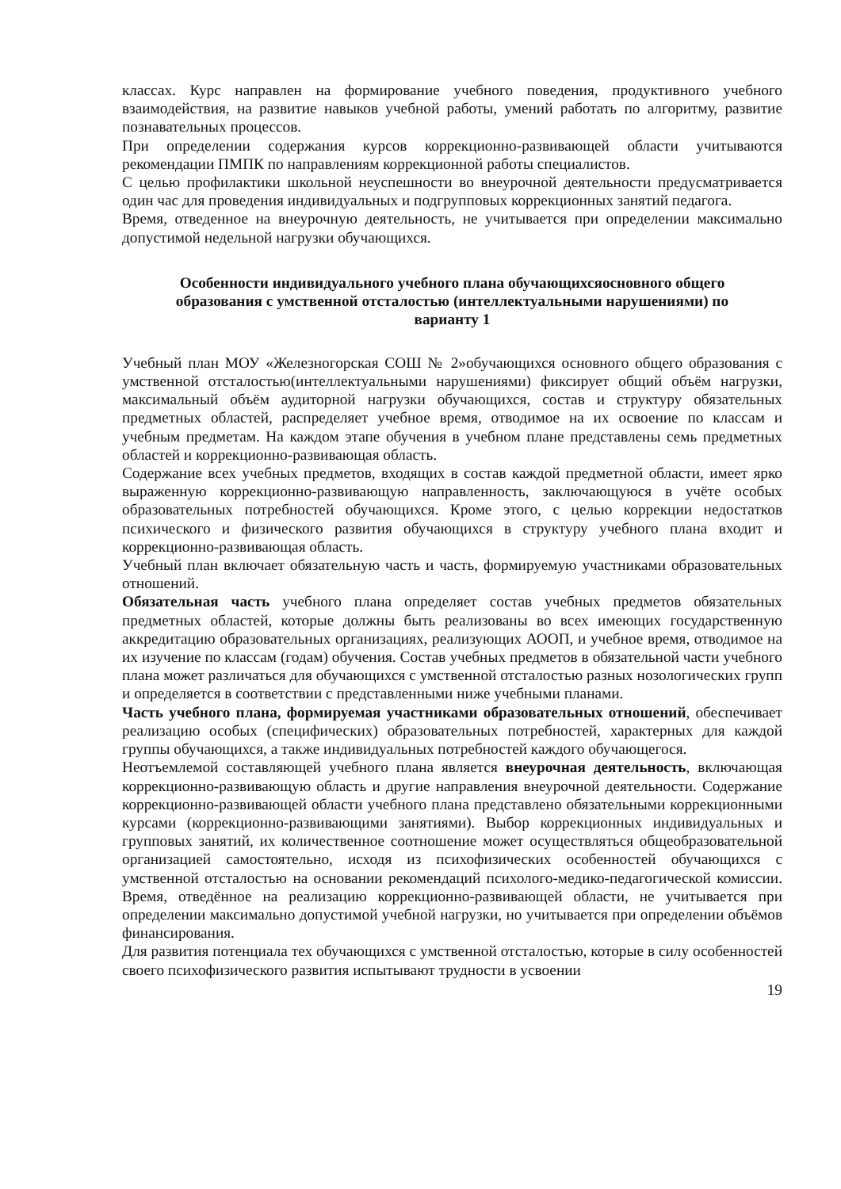классах. Курс направлен на формирование учебного поведения, продуктивного учебного взаимодействия, на развитие навыков учебной работы, умений работать по алгоритму, развитие познавательных процессов.
При определении содержания курсов коррекционно-развивающей области учитываются рекомендации ПМПК по направлениям коррекционной работы специалистов.
С целью профилактики школьной неуспешности во внеурочной деятельности предусматривается один час для проведения индивидуальных и подгрупповых коррекционных занятий педагога.
Время, отведенное на внеурочную деятельность, не учитывается при определении максимально допустимой недельной нагрузки обучающихся.
Особенности индивидуального учебного плана обучающихсяосновного общего образования с умственной отсталостью (интеллектуальными нарушениями) по варианту 1
Учебный план МОУ «Железногорская СОШ № 2»обучающихся основного общего образования с умственной отсталостью(интеллектуальными нарушениями) фиксирует общий объём нагрузки, максимальный объём аудиторной нагрузки обучающихся, состав и структуру обязательных предметных областей, распределяет учебное время, отводимое на их освоение по классам и учебным предметам. На каждом этапе обучения в учебном плане представлены семь предметных областей и коррекционно-развивающая область.
Содержание всех учебных предметов, входящих в состав каждой предметной области, имеет ярко выраженную коррекционно-развивающую направленность, заключающуюся в учёте особых образовательных потребностей обучающихся. Кроме этого, с целью коррекции недостатков психического и физического развития обучающихся в структуру учебного плана входит и коррекционно-развивающая область.
Учебный план включает обязательную часть и часть, формируемую участниками образовательных отношений.
Обязательная часть учебного плана определяет состав учебных предметов обязательных предметных областей, которые должны быть реализованы во всех имеющих государственную аккредитацию образовательных организациях, реализующих АООП, и учебное время, отводимое на их изучение по классам (годам) обучения. Состав учебных предметов в обязательной части учебного плана может различаться для обучающихся с умственной отсталостью разных нозологических групп и определяется в соответствии с представленными ниже учебными планами.
Часть учебного плана, формируемая участниками образовательных отношений, обеспечивает реализацию особых (специфических) образовательных потребностей, характерных для каждой группы обучающихся, а также индивидуальных потребностей каждого обучающегося.
Неотъемлемой составляющей учебного плана является внеурочная деятельность, включающая коррекционно-развивающую область и другие направления внеурочной деятельности. Содержание коррекционно-развивающей области учебного плана представлено обязательными коррекционными курсами (коррекционно-развивающими занятиями). Выбор коррекционных индивидуальных и групповых занятий, их количественное соотношение может осуществляться общеобразовательной организацией самостоятельно, исходя из психофизических особенностей обучающихся с умственной отсталостью на основании рекомендаций психолого-медико-педагогической комиссии. Время, отведённое на реализацию коррекционно-развивающей области, не учитывается при определении максимально допустимой учебной нагрузки, но учитывается при определении объёмов финансирования.
Для развития потенциала тех обучающихся с умственной отсталостью, которые в силу особенностей своего психофизического развития испытывают трудности в усвоении
19